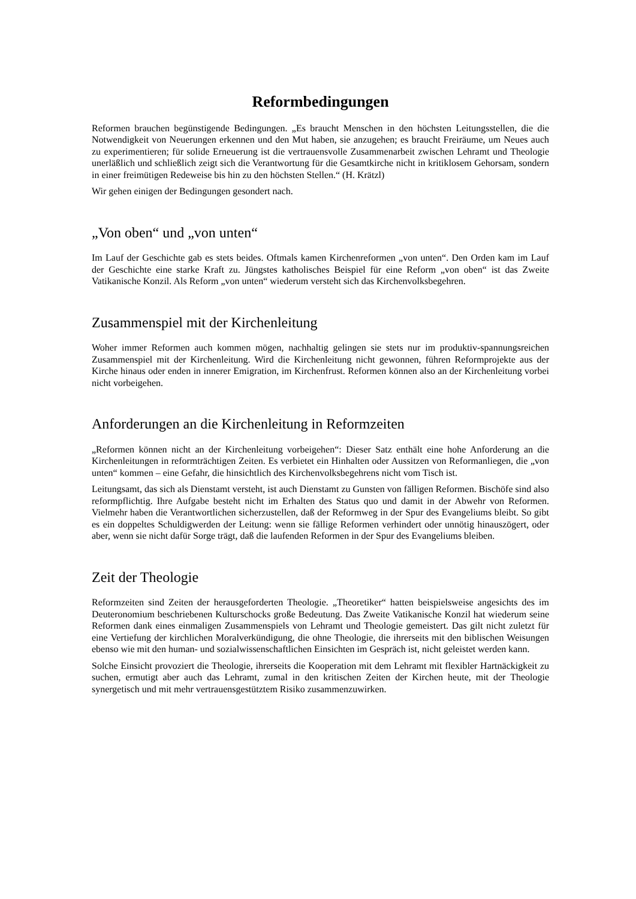Reformbedingungen
Reformen brauchen begünstigende Bedingungen. „Es braucht Menschen in den höchsten Leitungsstellen, die die Notwendigkeit von Neuerungen erkennen und den Mut haben, sie anzugehen; es braucht Freiräume, um Neues auch zu experimentieren; für solide Erneuerung ist die vertrauensvolle Zusammenarbeit zwischen Lehramt und Theologie unerläßlich und schließlich zeigt sich die Verantwortung für die Gesamtkirche nicht in kritiklosem Gehorsam, sondern in einer freimütigen Redeweise bis hin zu den höchsten Stellen.“ (H. Krätzl)
Wir gehen einigen der Bedingungen gesondert nach.
„Von oben“ und „von unten“
Im Lauf der Geschichte gab es stets beides. Oftmals kamen Kirchenreformen „von unten“. Den Orden kam im Lauf der Geschichte eine starke Kraft zu. Jüngstes katholisches Beispiel für eine Reform „von oben“ ist das Zweite Vatikanische Konzil. Als Reform „von unten“ wiederum versteht sich das Kirchenvolksbegehren.
Zusammenspiel mit der Kirchenleitung
Woher immer Reformen auch kommen mögen, nachhaltig gelingen sie stets nur im produktiv-spannungsreichen Zusammenspiel mit der Kirchenleitung. Wird die Kirchenleitung nicht gewonnen, führen Reformprojekte aus der Kirche hinaus oder enden in innerer Emigration, im Kirchenfrust. Reformen können also an der Kirchenleitung vorbei nicht vorbeigehen.
Anforderungen an die Kirchenleitung in Reformzeiten
„Reformen können nicht an der Kirchenleitung vorbeigehen“: Dieser Satz enthält eine hohe Anforderung an die Kirchenleitungen in reformträchtigen Zeiten. Es verbietet ein Hinhalten oder Aussitzen von Reformanliegen, die „von unten“ kommen – eine Gefahr, die hinsichtlich des Kirchenvolksbegehrens nicht vom Tisch ist.
Leitungsamt, das sich als Dienstamt versteht, ist auch Dienstamt zu Gunsten von fälligen Reformen. Bischöfe sind also reformpflichtig. Ihre Aufgabe besteht nicht im Erhalten des Status quo und damit in der Abwehr von Reformen. Vielmehr haben die Verantwortlichen sicherzustellen, daß der Reformweg in der Spur des Evangeliums bleibt. So gibt es ein doppeltes Schuldigwerden der Leitung: wenn sie fällige Reformen verhindert oder unnötig hinauszögert, oder aber, wenn sie nicht dafür Sorge trägt, daß die laufenden Reformen in der Spur des Evangeliums bleiben.
Zeit der Theologie
Reformzeiten sind Zeiten der herausgeforderten Theologie. „Theoretiker“ hatten beispielsweise angesichts des im Deuteronomium beschriebenen Kulturschocks große Bedeutung. Das Zweite Vatikanische Konzil hat wiederum seine Reformen dank eines einmaligen Zusammenspiels von Lehramt und Theologie gemeistert. Das gilt nicht zuletzt für eine Vertiefung der kirchlichen Moralverkündigung, die ohne Theologie, die ihrerseits mit den biblischen Weisungen ebenso wie mit den human- und sozialwissenschaftlichen Einsichten im Gespräch ist, nicht geleistet werden kann.
Solche Einsicht provoziert die Theologie, ihrerseits die Kooperation mit dem Lehramt mit flexibler Hartnäckigkeit zu suchen, ermutigt aber auch das Lehramt, zumal in den kritischen Zeiten der Kirchen heute, mit der Theologie synergetisch und mit mehr vertrauensgestütztem Risiko zusammenzuwirken.